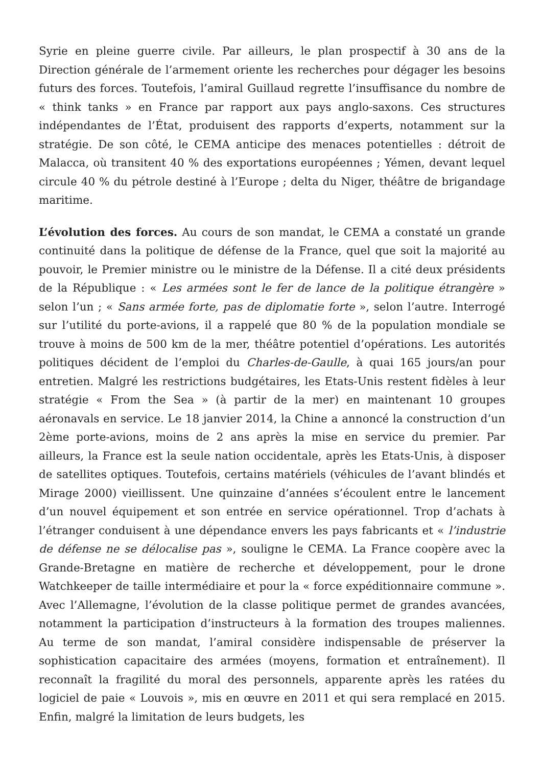Syrie en pleine guerre civile. Par ailleurs, le plan prospectif à 30 ans de la Direction générale de l’armement oriente les recherches pour dégager les besoins futurs des forces. Toutefois, l’amiral Guillaud regrette l’insuffisance du nombre de « think tanks » en France par rapport aux pays anglo-saxons. Ces structures indépendantes de l’État, produisent des rapports d’experts, notamment sur la stratégie. De son côté, le CEMA anticipe des menaces potentielles : détroit de Malacca, où transitent 40 % des exportations européennes ; Yémen, devant lequel circule 40 % du pétrole destiné à l’Europe ; delta du Niger, théâtre de brigandage maritime.
L’évolution des forces. Au cours de son mandat, le CEMA a constaté un grande continuité dans la politique de défense de la France, quel que soit la majorité au pouvoir, le Premier ministre ou le ministre de la Défense. Il a cité deux présidents de la République : « Les armées sont le fer de lance de la politique étrangère » selon l’un ; « Sans armée forte, pas de diplomatie forte », selon l’autre. Interrogé sur l’utilité du porte-avions, il a rappelé que 80 % de la population mondiale se trouve à moins de 500 km de la mer, théâtre potentiel d’opérations. Les autorités politiques décident de l’emploi du Charles-de-Gaulle, à quai 165 jours/an pour entretien. Malgré les restrictions budgétaires, les Etats-Unis restent fidèles à leur stratégie « From the Sea » (à partir de la mer) en maintenant 10 groupes aéronavals en service. Le 18 janvier 2014, la Chine a annoncé la construction d’un 2ème porte-avions, moins de 2 ans après la mise en service du premier. Par ailleurs, la France est la seule nation occidentale, après les Etats-Unis, à disposer de satellites optiques. Toutefois, certains matériels (véhicules de l’avant blindés et Mirage 2000) vieillissent. Une quinzaine d’années s’écoulent entre le lancement d’un nouvel équipement et son entrée en service opérationnel. Trop d’achats à l’étranger conduisent à une dépendance envers les pays fabricants et « l’industrie de défense ne se délocalise pas », souligne le CEMA. La France coopère avec la Grande-Bretagne en matière de recherche et développement, pour le drone Watchkeeper de taille intermédiaire et pour la « force expéditionnaire commune ». Avec l’Allemagne, l’évolution de la classe politique permet de grandes avancées, notamment la participation d’instructeurs à la formation des troupes maliennes. Au terme de son mandat, l’amiral considère indispensable de préserver la sophistication capacitaire des armées (moyens, formation et entraînement). Il reconnaît la fragilité du moral des personnels, apparente après les ratées du logiciel de paie « Louvois », mis en œuvre en 2011 et qui sera remplacé en 2015. Enfin, malgré la limitation de leurs budgets, les